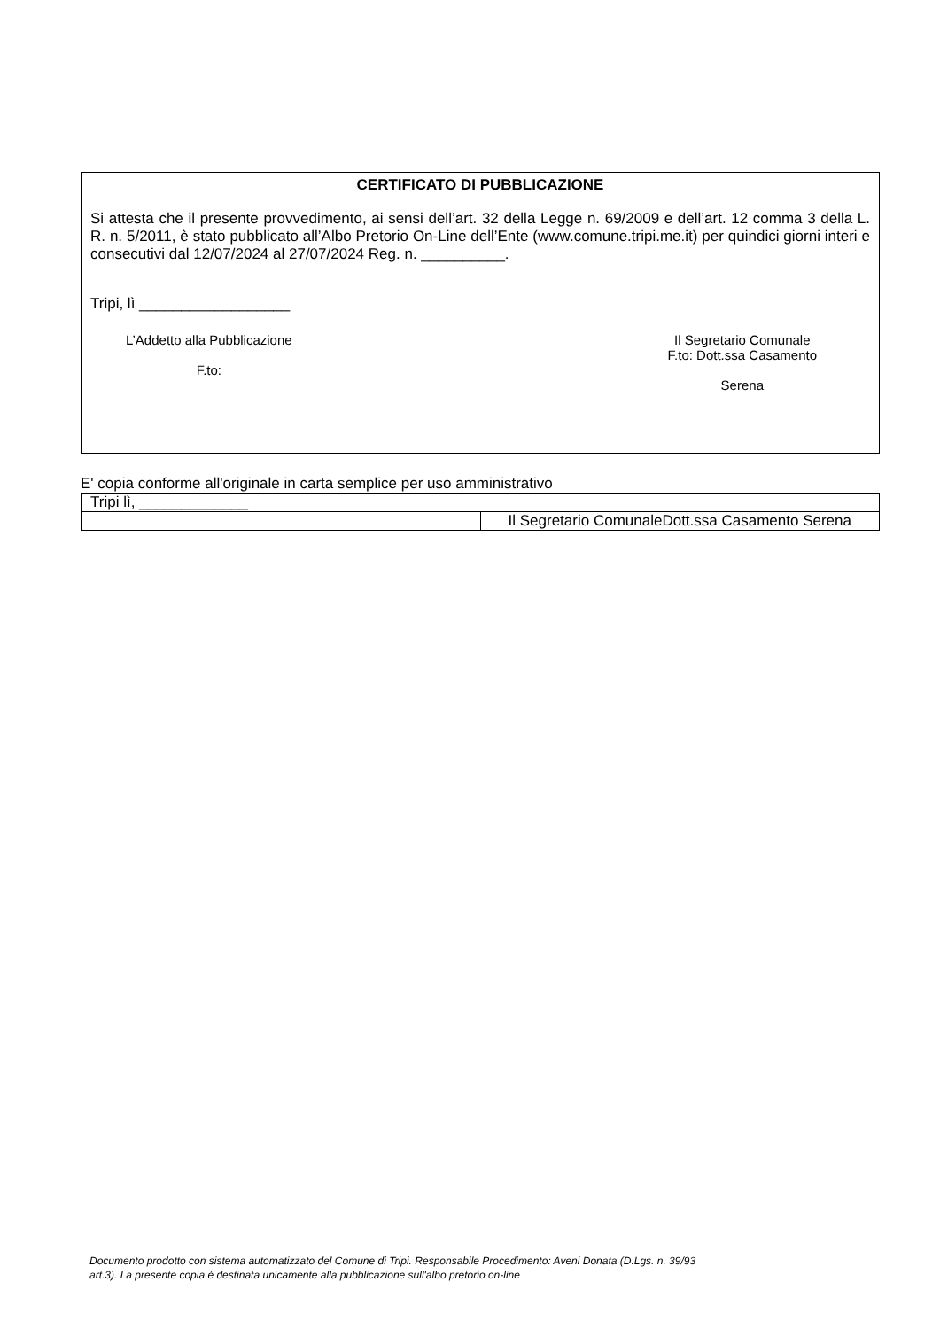CERTIFICATO DI PUBBLICAZIONE
Si attesta che il presente provvedimento, ai sensi dell’art. 32 della Legge n. 69/2009 e dell’art. 12 comma 3 della L. R. n. 5/2011, è stato pubblicato all’Albo Pretorio On-Line dell’Ente (www.comune.tripi.me.it) per quindici giorni interi e consecutivi dal 12/07/2024 al 27/07/2024 Reg. n. __________.
Tripi, lì __________________
L’Addetto alla Pubblicazione
F.to:
Il Segretario Comunale
F.to: Dott.ssa Casamento
Serena
E' copia conforme all'originale in carta semplice per uso amministrativo
| Tripi lì, _____________ | |
| | Il Segretario ComunaleDott.ssa Casamento Serena |
Documento prodotto con sistema automatizzato del Comune di Tripi. Responsabile Procedimento: Aveni Donata (D.Lgs. n. 39/93
art.3). La presente copia è destinata unicamente alla pubblicazione sull'albo pretorio on-line